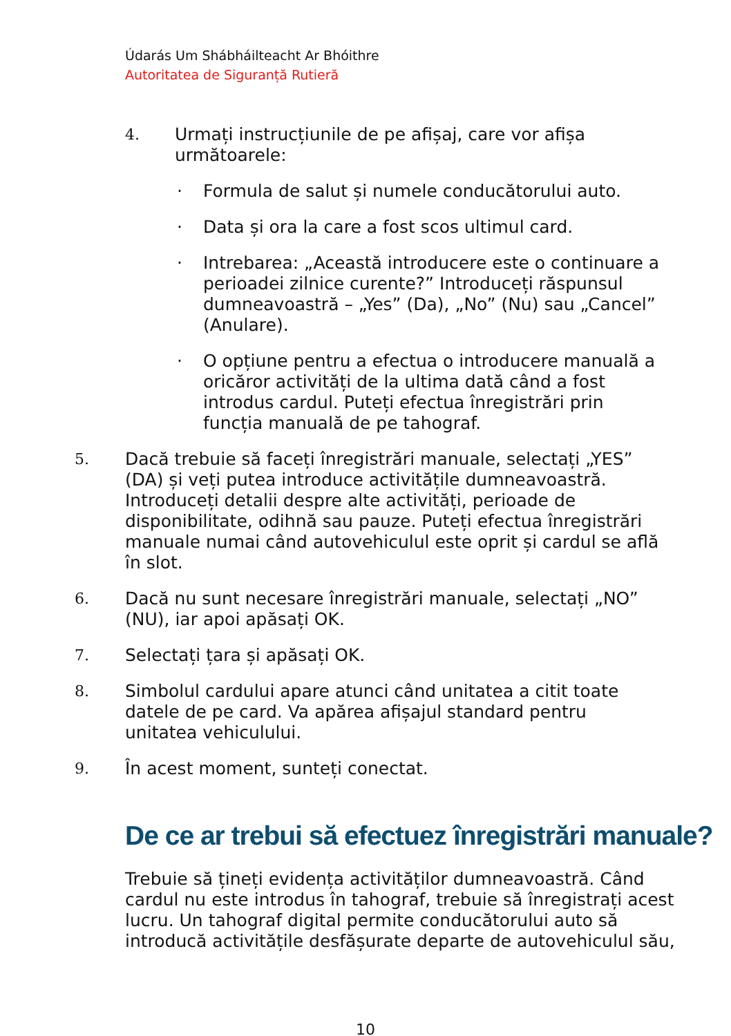Údarás Um Shábháilteacht Ar Bhóithre
Autoritatea de Siguranță Rutieră
4. Urmați instrucțiunile de pe afișaj, care vor afișa următoarele:
· Formula de salut și numele conducătorului auto.
· Data și ora la care a fost scos ultimul card.
· Intrebarea: „Această introducere este o continuare a perioadei zilnice curente?” Introduceți răspunsul dumneavoastră – „Yes” (Da), „No” (Nu) sau „Cancel” (Anulare).
· O opțiune pentru a efectua o introducere manuală a oricăror activități de la ultima dată când a fost introdus cardul. Puteți efectua înregistrări prin funcția manuală de pe tahograf.
5. Dacă trebuie să faceți înregistrări manuale, selectați „YES” (DA) și veți putea introduce activitățile dumneavoastră. Introduceți detalii despre alte activități, perioade de disponibilitate, odihnă sau pauze. Puteți efectua înregistrări manuale numai când autovehiculul este oprit și cardul se află în slot.
6. Dacă nu sunt necesare înregistrări manuale, selectați „NO” (NU), iar apoi apăsați OK.
7. Selectați țara și apăsați OK.
8. Simbolul cardului apare atunci când unitatea a citit toate datele de pe card. Va apărea afișajul standard pentru unitatea vehiculului.
9. În acest moment, sunteți conectat.
De ce ar trebui să efectuez înregistrări manuale?
Trebuie să țineți evidența activităților dumneavoastră. Când cardul nu este introdus în tahograf, trebuie să înregistrați acest lucru. Un tahograf digital permite conducătorului auto să introducă activitățile desfășurate departe de autovehiculul său,
10